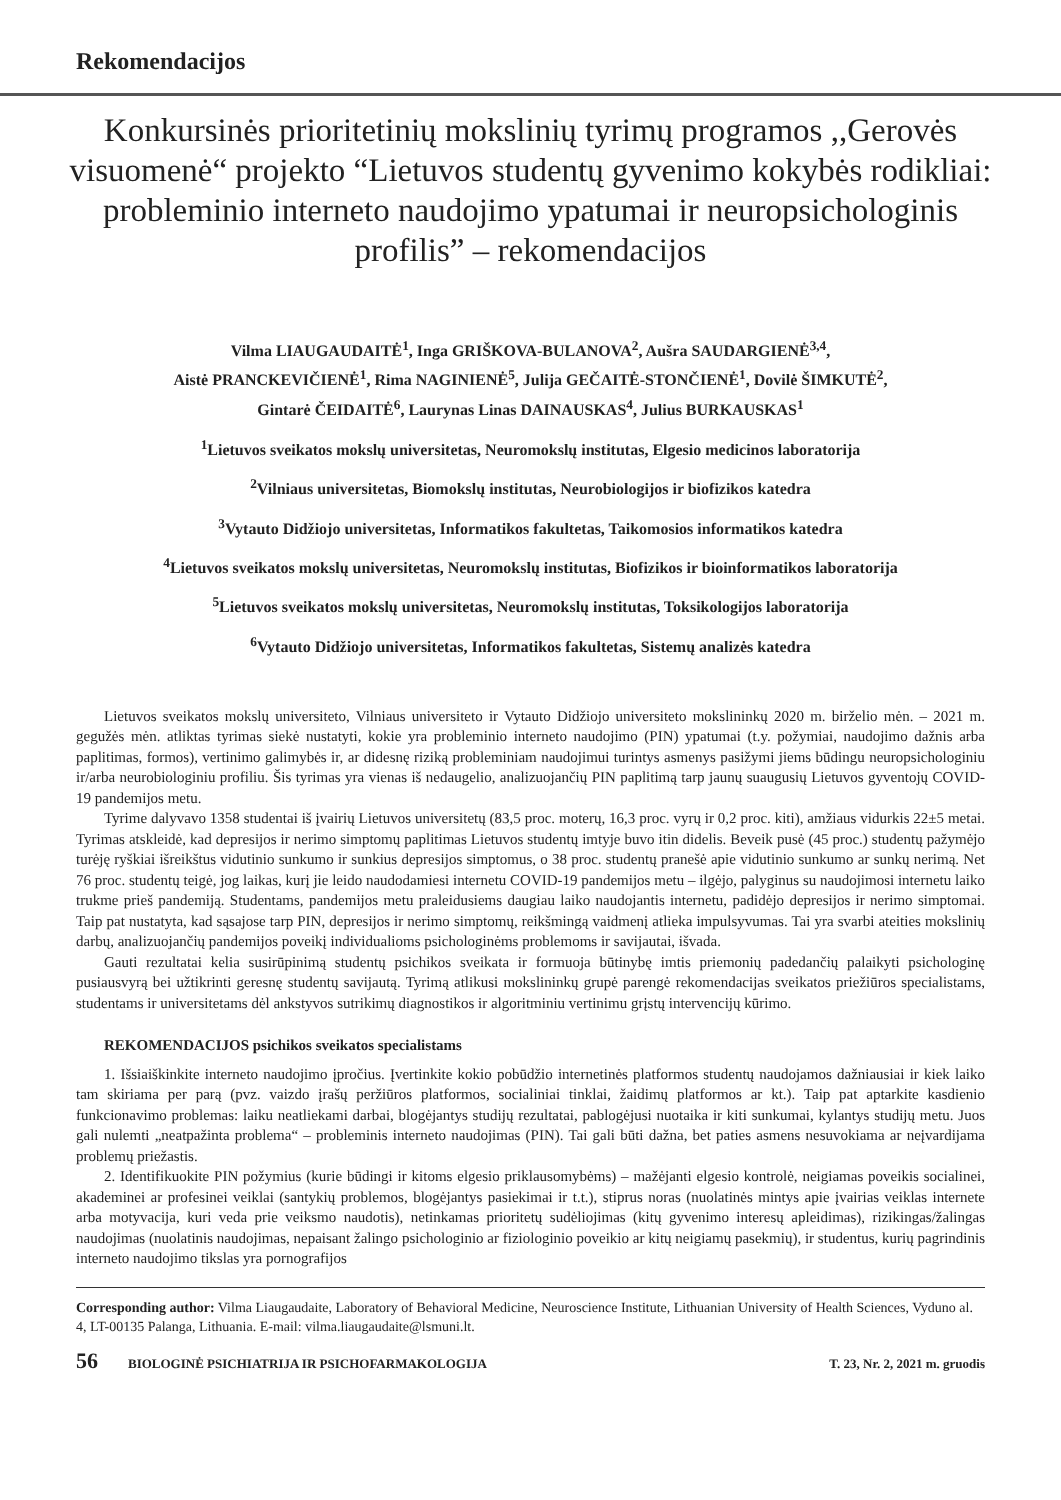Rekomendacijos
Konkursinės prioritetinių mokslinių tyrimų programos ,,Gerovės visuomenė“ projekto “Lietuvos studentų gyvenimo kokybės rodikliai: probleminio interneto naudojimo ypatumai ir neuropsichologinis profilis” – rekomendacijos
Vilma LIAUGAUDAITĖ<sup>1</sup>, Inga GRIŠKOVA-BULANOVA<sup>2</sup>, Aušra SAUDARGIENĖ<sup>3,4</sup>,
Aistė PRANCKEVIČIENĖ<sup>1</sup>, Rima NAGINIENĖ<sup>5</sup>, Julija GEČAITĖ-STONČIENĖ<sup>1</sup>, Dovilė ŠIMKUTĖ<sup>2</sup>,
Gintarė ČEIDAITĖ<sup>6</sup>, Laurynas Linas DAINAUSKAS<sup>4</sup>, Julius BURKAUSKAS<sup>1</sup>
<sup>1</sup> Lietuvos sveikatos mokslų universitetas, Neuromokslų institutas, Elgesio medicinos laboratorija
<sup>2</sup> Vilniaus universitetas, Biomokslų institutas, Neurobiologijos ir biofizikos katedra
<sup>3</sup> Vytauto Didžiojo universitetas, Informatikos fakultetas, Taikomosios informatikos katedra
<sup>4</sup> Lietuvos sveikatos mokslų universitetas, Neuromokslų institutas, Biofizikos ir bioinformatikos laboratorija
<sup>5</sup> Lietuvos sveikatos mokslų universitetas, Neuromokslų institutas, Toksikologijos laboratorija
<sup>6</sup> Vytauto Didžiojo universitetas, Informatikos fakultetas, Sistemų analizės katedra
Lietuvos sveikatos mokslų universiteto, Vilniaus universiteto ir Vytauto Didžiojo universiteto mokslininkų 2020 m. birželio mėn. – 2021 m. gegužės mėn. atliktas tyrimas siekė nustatyti, kokie yra probleminio interneto naudojimo (PIN) ypatumai (t.y. požymiai, naudojimo dažnis arba paplitimas, formos), vertinimo galimybės ir, ar didesnę riziką probleminiam naudojimui turintys asmenys pasižymi jiems būdingu neuropsichologiniu ir/arba neurobiologiniu profiliu. Šis tyrimas yra vienas iš nedaugelio, analizuojančių PIN paplitimą tarp jaunų suaugusių Lietuvos gyventojų COVID-19 pandemijos metu.
Tyrime dalyvavo 1358 studentai iš įvairių Lietuvos universitetų (83,5 proc. moterų, 16,3 proc. vyrų ir 0,2 proc. kiti), amžiaus vidurkis 22±5 metai. Tyrimas atskleidė, kad depresijos ir nerimo simptomų paplitimas Lietuvos studentų imtyje buvo itin didelis. Beveik pusė (45 proc.) studentų pažymėjo turėję ryškiai išreikštus vidutinio sunkumo ir sunkius depresijos simptomus, o 38 proc. studentų pranešė apie vidutinio sunkumo ar sunkų nerimą. Net 76 proc. studentų teigė, jog laikas, kurį jie leido naudodamiesi internetu COVID-19 pandemijos metu – ilgėjo, palyginus su naudojimosi internetu laiko trukme prieš pandemiją. Studentams, pandemijos metu praleidusiems daugiau laiko naudojantis internetu, padidėjo depresijos ir nerimo simptomai. Taip pat nustatyta, kad sąsajose tarp PIN, depresijos ir nerimo simptomų, reikšmingą vaidmenį atlieka impulsyvumas. Tai yra svarbi ateities mokslinių darbų, analizuojančių pandemijos poveikį individualioms psichologinėms problemoms ir savijautai, išvada.
Gauti rezultatai kelia susirūpinimą studentų psichikos sveikata ir formuoja būtinybę imtis priemonių padedančių palaikyti psichologinę pusiausvyrą bei užtikrinti geresnę studentų savijautą. Tyrimą atlikusi mokslininkų grupė parengė rekomendacijas sveikatos priežiūros specialistams, studentams ir universitetams dėl ankstyvos sutrikimų diagnostikos ir algoritminiu vertinimu grįstų intervencijų kūrimo.
REKOMENDACIJOS psichikos sveikatos specialistams
1. Išsiaiškinkite interneto naudojimo įpročius. Įvertinkite kokio pobūdžio internetinės platformos studentų naudojamos dažniausiai ir kiek laiko tam skiriama per parą (pvz. vaizdo įrašų peržiūros platformos, socialiniai tinklai, žaidimų platformos ar kt.). Taip pat aptarkite kasdienio funkcionavimo problemas: laiku neatliekami darbai, blogėjantys studijų rezultatai, pablogėjusi nuotaika ir kiti sunkumai, kylantys studijų metu. Juos gali nulemti „neatpažinta problema“ – probleminis interneto naudojimas (PIN). Tai gali būti dažna, bet paties asmens nesuvokiama ar neįvardijama problemų priežastis.
2. Identifikuokite PIN požymius (kurie būdingi ir kitoms elgesio priklausomybėms) – mažėjanti elgesio kontrolė, neigiamas poveikis socialinei, akademinei ar profesinei veiklai (santykių problemos, blogėjantys pasiekimai ir t.t.), stiprus noras (nuolatinės mintys apie įvairias veiklas internete arba motyvacija, kuri veda prie veiksmo naudotis), netinkamas prioritetų sudėliojimas (kitų gyvenimo interesų apleidimas), rizikingas/žalingas naudojimas (nuolatinis naudojimas, nepaisant žalingo psichologinio ar fiziologinio poveikio ar kitų neigiamų pasekmių), ir studentus, kurių pagrindinis interneto naudojimo tikslas yra pornografijos
Corresponding author: Vilma Liaugaudaite, Laboratory of Behavioral Medicine, Neuroscience Institute, Lithuanian University of Health Sciences, Vyduno al. 4, LT-00135 Palanga, Lithuania. E-mail: vilma.liaugaudaite@lsmuni.lt.
56 BIOLOGINĖ PSICHIATRIJA IR PSICHOFARMAKOLOGIJA T. 23, Nr. 2, 2021 m. gruodis